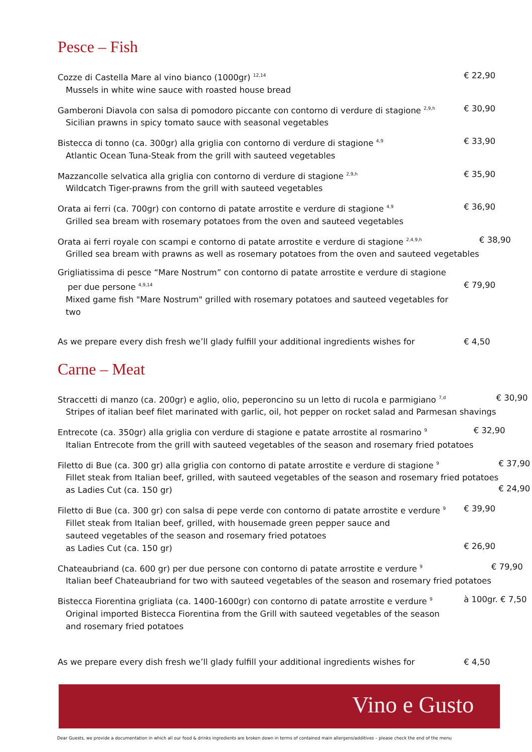Pesce – Fish
Cozze di Castella Mare al vino bianco (1000gr) <sup>12,14</sup>
Mussels in white wine sauce with roasted house bread
€ 22,90
Gamberoni Diavola con salsa di pomodoro piccante con contorno di verdure di stagione <sup>2,9,h</sup>
Sicilian prawns in spicy tomato sauce with seasonal vegetables
€ 30,90
Bistecca di tonno (ca. 300gr) alla griglia con contorno di verdure di stagione <sup>4,9</sup>
Atlantic Ocean Tuna-Steak from the grill with sauteed vegetables
€ 33,90
Mazzancolle selvatica alla griglia con contorno di verdure di stagione <sup>2,9,h</sup>
Wildcatch Tiger-prawns from the grill with sauteed vegetables
€ 35,90
Orata ai ferri (ca. 700gr) con contorno di patate arrostite e verdure di stagione <sup>4,9</sup>
Grilled sea bream with rosemary potatoes from the oven and sauteed vegetables
€ 36,90
Orata ai ferri royale con scampi e contorno di patate arrostite e verdure di stagione <sup>2,4,9,h</sup>
Grilled sea bream with prawns as well as rosemary potatoes from the oven and sauteed vegetables
€ 38,90
Grigliatissima di pesce “Mare Nostrum” con contorno di patate arrostite e verdure di stagione
per due persone <sup>4,9,14</sup>
Mixed game fish "Mare Nostrum" grilled with rosemary potatoes and sauteed vegetables for two
€ 79,90
As we prepare every dish fresh we’ll glady fulfill your additional ingredients wishes for
€ 4,50
Carne – Meat
Straccetti di manzo (ca. 200gr) e aglio, olio, peperoncino su un letto di rucola e parmigiano <sup>7,d</sup>
Stripes of italian beef filet marinated with garlic, oil, hot pepper on rocket salad and Parmesan shavings
€ 30,90
Entrecote (ca. 350gr) alla griglia con verdure di stagione e patate arrostite al rosmarino <sup>9</sup>
Italian Entrecote from the grill with sauteed vegetables of the season and rosemary fried potatoes
€ 32,90
Filetto di Bue (ca. 300 gr) alla griglia con contorno di patate arrostite e verdure di stagione <sup>9</sup>
Fillet steak from Italian beef, grilled, with sauteed vegetables of the season and rosemary fried potatoes
as Ladies Cut (ca. 150 gr)
€ 37,90
€ 24,90
Filetto di Bue (ca. 300 gr) con salsa di pepe verde con contorno di patate arrostite e verdure <sup>9</sup>
Fillet steak from Italian beef, grilled, with housemade green pepper sauce and
sauteed vegetables of the season and rosemary fried potatoes
as Ladies Cut (ca. 150 gr)
€ 39,90
€ 26,90
Chateaubriand (ca. 600 gr) per due persone con contorno di patate arrostite e verdure <sup>9</sup>
Italian beef Chateaubriand for two with sauteed vegetables of the season and rosemary fried potatoes
€ 79,90
Bistecca Fiorentina grigliata (ca. 1400-1600gr) con contorno di patate arrostite e verdure <sup>9</sup>
Original imported Bistecca Fiorentina from the Grill with sauteed vegetables of the season
and rosemary fried potatoes
à 100gr. € 7,50
As we prepare every dish fresh we’ll glady fulfill your additional ingredients wishes for
€ 4,50
Vino e Gusto
Dear Guests, we provide a documentation in which all our food & drinks ingredients are broken down in terms of contained main allergens/additives – please check the end of the menu